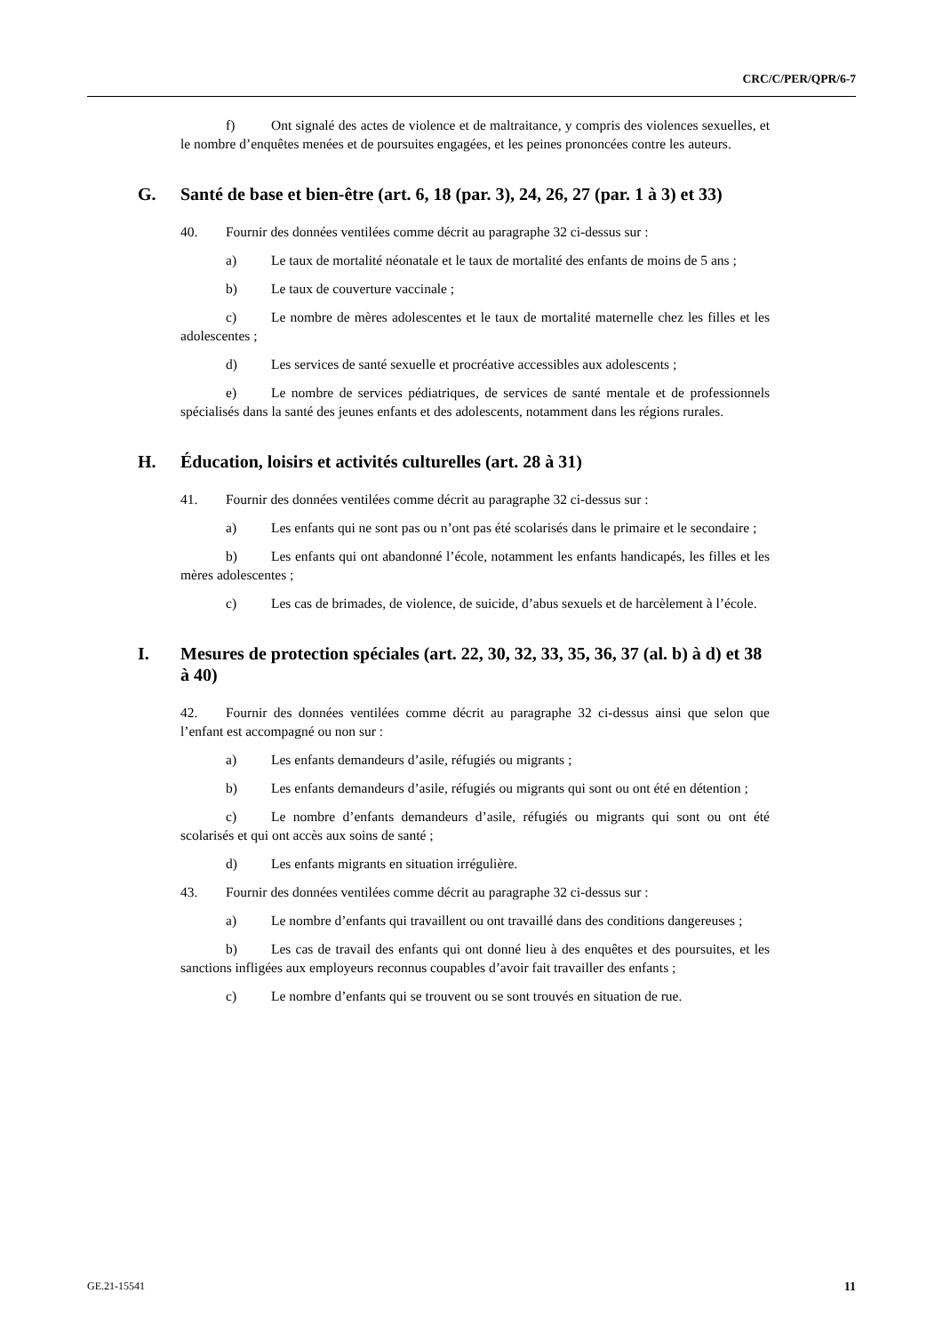CRC/C/PER/QPR/6-7
f) Ont signalé des actes de violence et de maltraitance, y compris des violences sexuelles, et le nombre d’enquêtes menées et de poursuites engagées, et les peines prononcées contre les auteurs.
G. Santé de base et bien-être (art. 6, 18 (par. 3), 24, 26, 27 (par. 1 à 3) et 33)
40. Fournir des données ventilées comme décrit au paragraphe 32 ci-dessus sur :
a) Le taux de mortalité néonatale et le taux de mortalité des enfants de moins de 5 ans ;
b) Le taux de couverture vaccinale ;
c) Le nombre de mères adolescentes et le taux de mortalité maternelle chez les filles et les adolescentes ;
d) Les services de santé sexuelle et procréative accessibles aux adolescents ;
e) Le nombre de services pédiatriques, de services de santé mentale et de professionnels spécialisés dans la santé des jeunes enfants et des adolescents, notamment dans les régions rurales.
H. Éducation, loisirs et activités culturelles (art. 28 à 31)
41. Fournir des données ventilées comme décrit au paragraphe 32 ci-dessus sur :
a) Les enfants qui ne sont pas ou n’ont pas été scolarisés dans le primaire et le secondaire ;
b) Les enfants qui ont abandonné l’école, notamment les enfants handicapés, les filles et les mères adolescentes ;
c) Les cas de brimades, de violence, de suicide, d’abus sexuels et de harcèlement à l’école.
I. Mesures de protection spéciales (art. 22, 30, 32, 33, 35, 36, 37 (al. b) à d) et 38 à 40)
42. Fournir des données ventilées comme décrit au paragraphe 32 ci-dessus ainsi que selon que l’enfant est accompagné ou non sur :
a) Les enfants demandeurs d’asile, réfugiés ou migrants ;
b) Les enfants demandeurs d’asile, réfugiés ou migrants qui sont ou ont été en détention ;
c) Le nombre d’enfants demandeurs d’asile, réfugiés ou migrants qui sont ou ont été scolarisés et qui ont accès aux soins de santé ;
d) Les enfants migrants en situation irrégulière.
43. Fournir des données ventilées comme décrit au paragraphe 32 ci-dessus sur :
a) Le nombre d’enfants qui travaillent ou ont travaillé dans des conditions dangereuses ;
b) Les cas de travail des enfants qui ont donné lieu à des enquêtes et des poursuites, et les sanctions infligées aux employeurs reconnus coupables d’avoir fait travailler des enfants ;
c) Le nombre d’enfants qui se trouvent ou se sont trouvés en situation de rue.
GE.21-15541 11